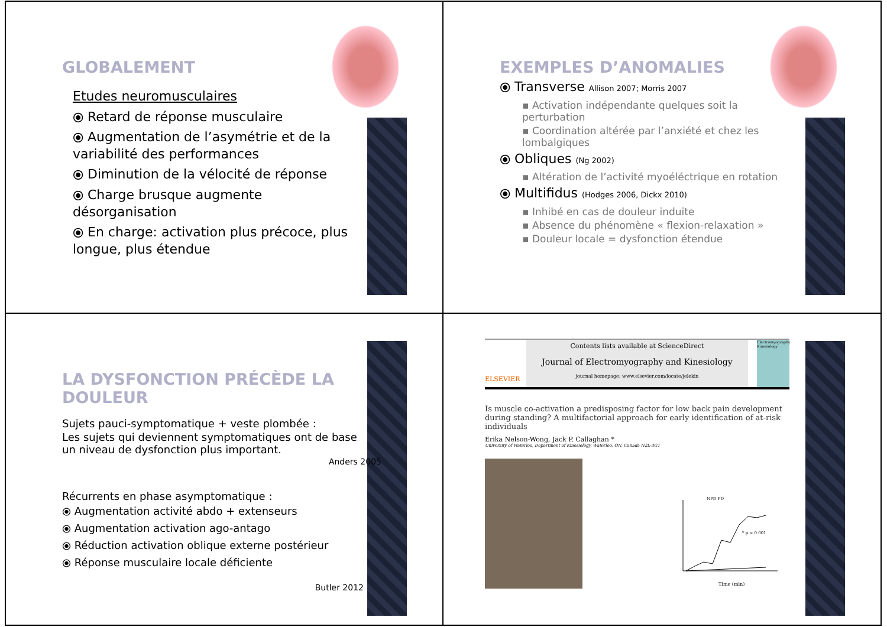GLOBALEMENT
Etudes neuromusculaires
⦿ Retard de réponse musculaire
⦿ Augmentation de l’asymétrie et de la variabilité des performances
⦿ Diminution de la vélocité de réponse
⦿ Charge brusque augmente désorganisation
⦿ En charge: activation plus précoce, plus longue, plus étendue
EXEMPLES D’ANOMALIES
⦿ Transverse Allison 2007; Morris 2007
▪ Activation indépendante quelques soit la perturbation
▪ Coordination altérée par l’anxiété et chez les lombalgiques
⦿ Obliques (Ng 2002)
▪ Altération de l’activité myoéléctrique en rotation
⦿ Multifidus (Hodges 2006, Dickx 2010)
▪ Inhibé en cas de douleur induite
▪ Absence du phénomène « flexion-relaxation »
▪ Douleur locale = dysfonction étendue
LA DYSFONCTION PRÉCÈDE LA DOULEUR
Sujets pauci-symptomatique + veste plombée :
Les sujets qui deviennent symptomatiques ont de base un niveau de dysfonction plus important.
Anders 2005
Récurrents en phase asymptomatique :
⦿ Augmentation activité abdo + extenseurs
⦿ Augmentation activation ago-antago
⦿ Réduction activation oblique externe postérieur
⦿ Réponse musculaire locale déficiente
Butler 2012
ELSEVIER
Contents lists available at ScienceDirect
Journal of Electromyography and Kinesiology
journal homepage: www.elsevier.com/locate/jelekin
Electromyography Kinesiology
Is muscle co-activation a predisposing factor for low back pain development during standing? A multifactorial approach for early identification of at-risk individuals
Erika Nelson-Wong, Jack P. Callaghan *
University of Waterloo, Department of Kinesiology, Waterloo, ON, Canada N2L-3G1
NPD PD
* p < 0.001
Time (min)